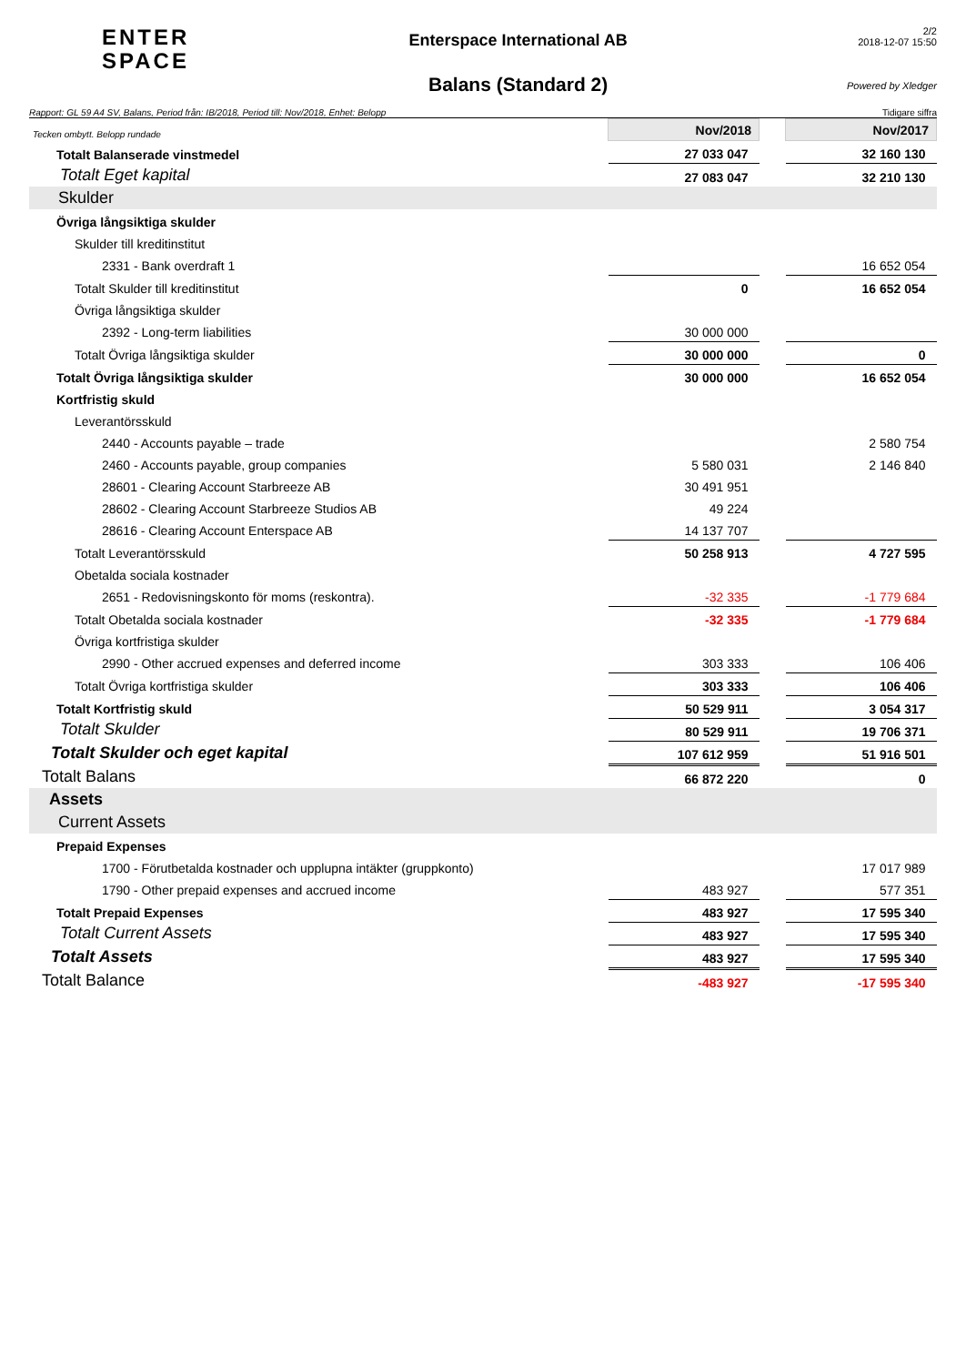ENTER
SPACE
Enterspace International AB
Balans (Standard 2)
2/2
2018-12-07 15:50
Powered by Xledger
Rapport: GL 59 A4 SV, Balans, Period från: IB/2018, Period till: Nov/2018, Enhet: Belopp Tidigare siffra
| Tecken ombytt. Belopp rundade | Nov/2018 | | Nov/2017 |
| Totalt Balanserade vinstmedel | 27 033 047 | | 32 160 130 |
| Totalt Eget kapital | 27 083 047 | | 32 210 130 |
| Skulder | | | |
| Övriga långsiktiga skulder | | | |
| Skulder till kreditinstitut | | | |
| 2331 - Bank overdraft 1 | | | 16 652 054 |
| Totalt Skulder till kreditinstitut | 0 | | 16 652 054 |
| Övriga långsiktiga skulder | | | |
| 2392 - Long-term liabilities | 30 000 000 | | |
| Totalt Övriga långsiktiga skulder | 30 000 000 | | 0 |
| Totalt Övriga långsiktiga skulder | 30 000 000 | | 16 652 054 |
| Kortfristig skuld | | | |
| Leverantörsskuld | | | |
| 2440 - Accounts payable – trade | | | 2 580 754 |
| 2460 - Accounts payable, group companies | 5 580 031 | | 2 146 840 |
| 28601 - Clearing Account Starbreeze AB | 30 491 951 | | |
| 28602 - Clearing Account Starbreeze Studios AB | 49 224 | | |
| 28616 - Clearing Account Enterspace AB | 14 137 707 | | |
| Totalt Leverantörsskuld | 50 258 913 | | 4 727 595 |
| Obetalda sociala kostnader | | | |
| 2651 - Redovisningskonto för moms (reskontra). | -32 335 | | -1 779 684 |
| Totalt Obetalda sociala kostnader | -32 335 | | -1 779 684 |
| Övriga kortfristiga skulder | | | |
| 2990 - Other accrued expenses and deferred income | 303 333 | | 106 406 |
| Totalt Övriga kortfristiga skulder | 303 333 | | 106 406 |
| Totalt Kortfristig skuld | 50 529 911 | | 3 054 317 |
| Totalt Skulder | 80 529 911 | | 19 706 371 |
| Totalt Skulder och eget kapital | 107 612 959 | | 51 916 501 |
| Totalt Balans | 66 872 220 | | 0 |
| Assets | | | |
| Current Assets | | | |
| Prepaid Expenses | | | |
| 1700 - Förutbetalda kostnader och upplupna intäkter (gruppkonto) | | | 17 017 989 |
| 1790 - Other prepaid expenses and accrued income | 483 927 | | 577 351 |
| Totalt Prepaid Expenses | 483 927 | | 17 595 340 |
| Totalt Current Assets | 483 927 | | 17 595 340 |
| Totalt Assets | 483 927 | | 17 595 340 |
| Totalt Balance | -483 927 | | -17 595 340 |